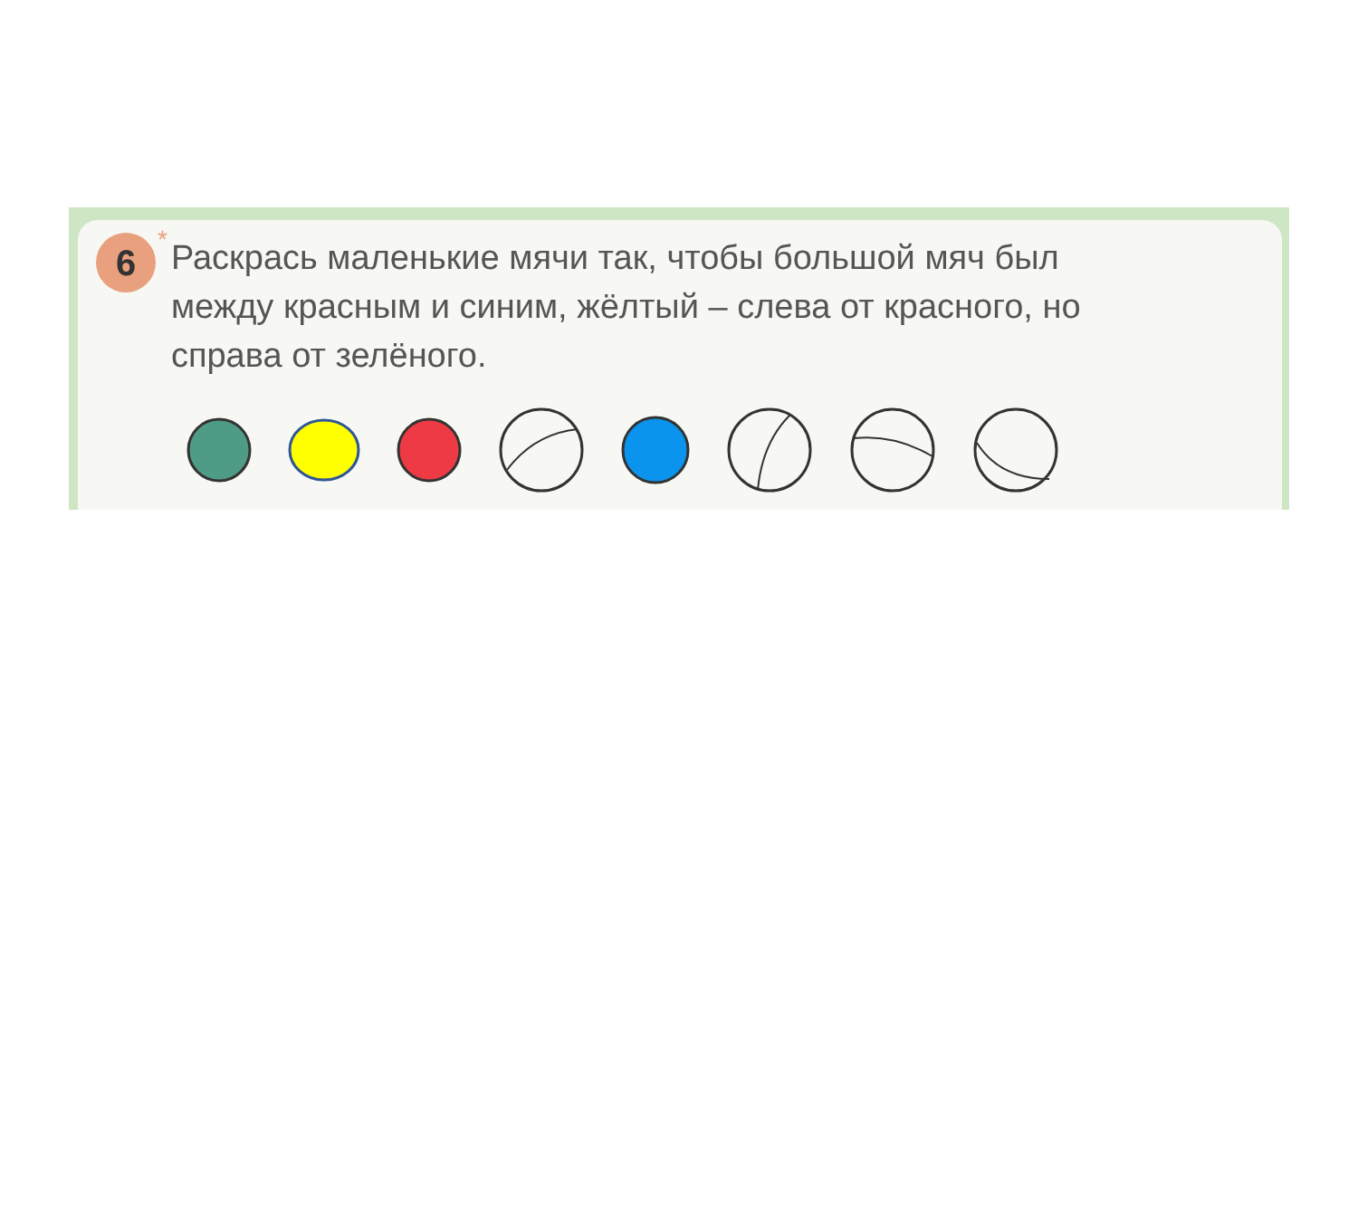6
*
Раскрась маленькие мячи так, чтобы большой мяч был между красным и синим, жёлтый – слева от красного, но справа от зелёного.